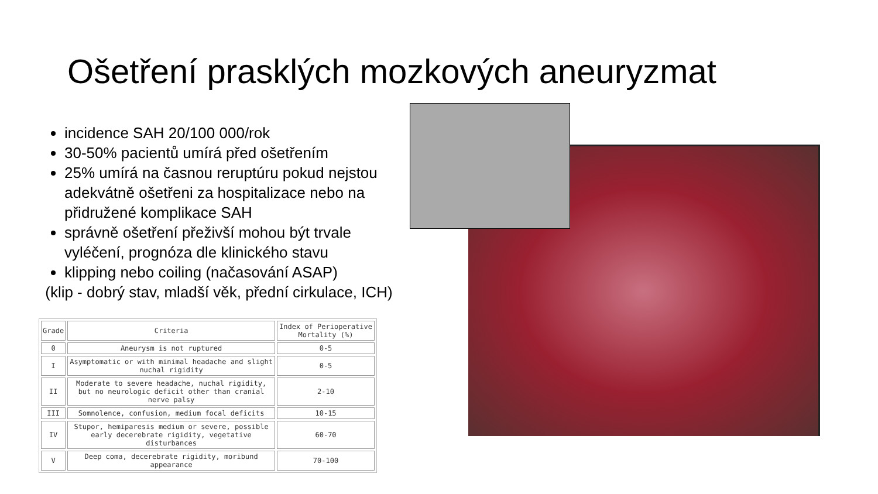Ošetření prasklých mozkových aneuryzmat
incidence SAH 20/100 000/rok
30-50% pacientů umírá před ošetřením
25% umírá na časnou reruptúru pokud nejstou adekvátně ošetřeni za hospitalizace nebo na přidružené komplikace SAH
správně ošetření přeživší mohou být trvale vyléčení, prognóza dle klinického stavu
klipping nebo coiling (načasování ASAP)
(klip - dobrý stav, mladší věk, přední cirkulace, ICH)
| Grade | Criteria | Index of Perioperative Mortality (%) |
| --- | --- | --- |
| 0 | Aneurysm is not ruptured | 0-5 |
| I | Asymptomatic or with minimal headache and slight nuchal rigidity | 0-5 |
| II | Moderate to severe headache, nuchal rigidity, but no neurologic deficit other than cranial nerve palsy | 2-10 |
| III | Somnolence, confusion, medium focal deficits | 10-15 |
| IV | Stupor, hemiparesis medium or severe, possible early decerebrate rigidity, vegetative disturbances | 60-70 |
| V | Deep coma, decerebrate rigidity, moribund appearance | 70-100 |